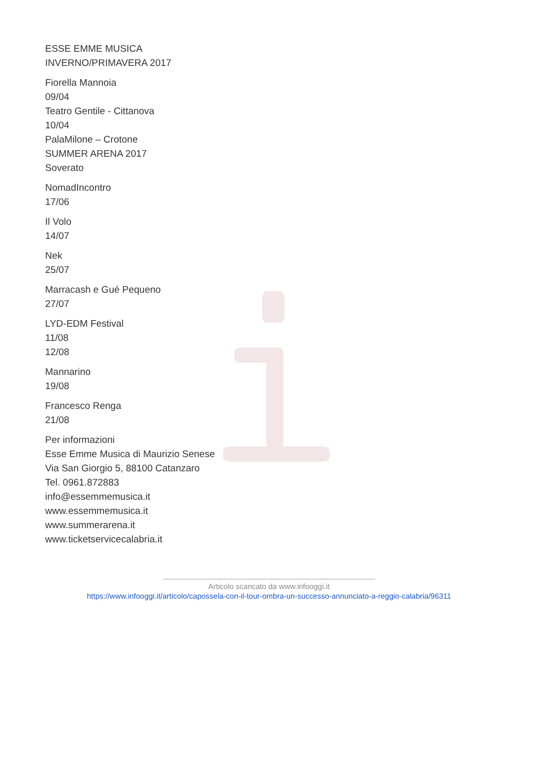ESSE EMME MUSICA
INVERNO/PRIMAVERA 2017
Fiorella Mannoia
09/04
Teatro Gentile - Cittanova
10/04
PalaMilone – Crotone
SUMMER ARENA 2017
Soverato
NomadIncontro
17/06
Il Volo
14/07
Nek
25/07
Marracash e Gué Pequeno
27/07
LYD-EDM Festival
11/08
12/08
Mannarino
19/08
Francesco Renga
21/08
Per informazioni
Esse Emme Musica di Maurizio Senese
Via San Giorgio 5, 88100 Catanzaro
Tel. 0961.872883
info@essemmemusica.it
www.essemmemusica.it
www.summerarena.it
www.ticketservicecalabria.it
Articolo scaricato da www.infooggi.it
https://www.infooggi.it/articolo/capossela-con-il-tour-ombra-un-successo-annunciato-a-reggio-calabria/96311